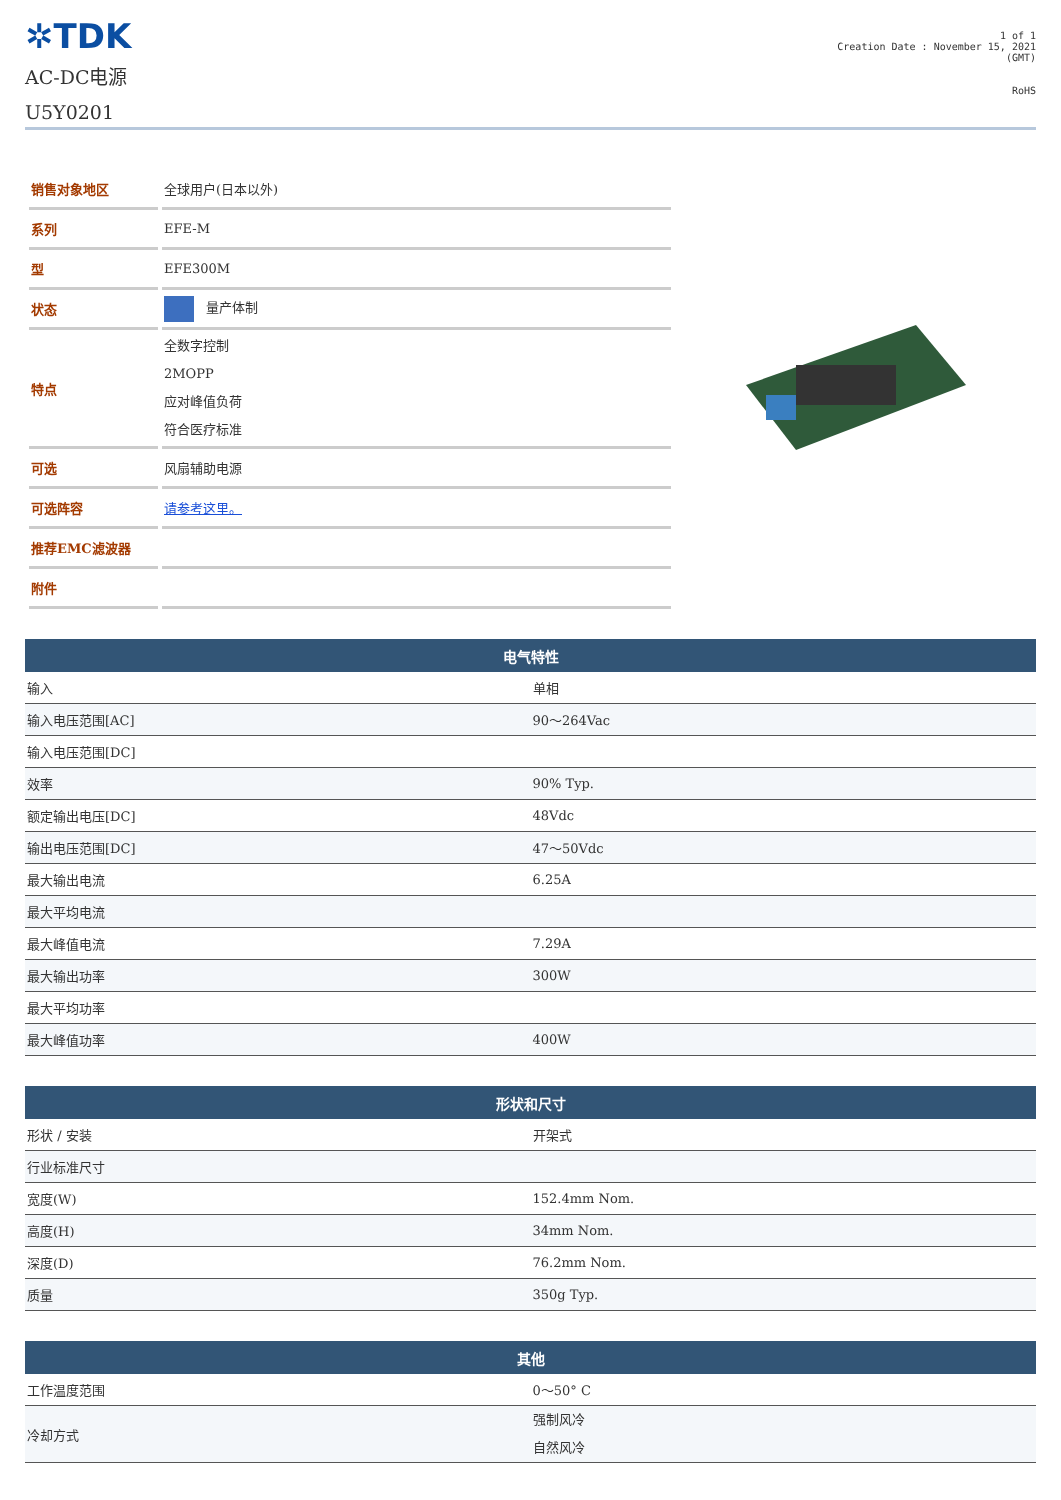✲TDK
AC-DC电源
U5Y0201
1 of 1
Creation Date : November 15, 2021
(GMT)
RoHS
| 销售对象地区 | 全球用户(日本以外) |
| 系列 | EFE-M |
| 型 | EFE300M |
| 状态 | 量产体制 |
| 特点 | 全数字控制 2MOPP 应对峰值负荷 符合医疗标准 |
| 可选 | 风扇辅助电源 |
| 可选阵容 | 请参考这里。 |
| 推荐EMC滤波器 | |
| 附件 | |
| 电气特性 | |
| --- | --- |
| 输入 | 单相 |
| 输入电压范围[AC] | 90～264Vac |
| 输入电压范围[DC] | |
| 效率 | 90% Typ. |
| 额定输出电压[DC] | 48Vdc |
| 输出电压范围[DC] | 47～50Vdc |
| 最大输出电流 | 6.25A |
| 最大平均电流 | |
| 最大峰值电流 | 7.29A |
| 最大输出功率 | 300W |
| 最大平均功率 | |
| 最大峰值功率 | 400W |
| 形状和尺寸 | |
| --- | --- |
| 形状 / 安装 | 开架式 |
| 行业标准尺寸 | |
| 宽度(W) | 152.4mm Nom. |
| 高度(H) | 34mm Nom. |
| 深度(D) | 76.2mm Nom. |
| 质量 | 350g Typ. |
| 其他 | |
| --- | --- |
| 工作温度范围 | 0～50° C |
| 冷却方式 | 强制风冷 自然风冷 |